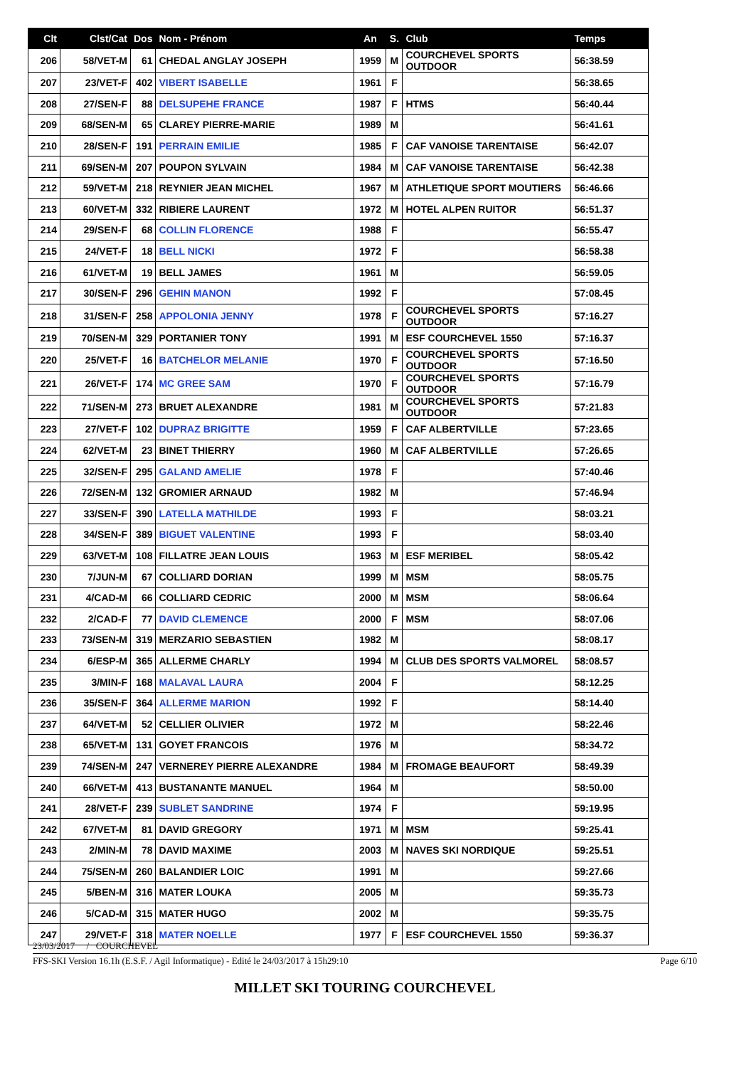| Clt | Clst/Cat | Dos | Nom - Prénom | An | S. | Club | Temps |
| --- | --- | --- | --- | --- | --- | --- | --- |
| 206 | 58/VET-M | 61 | CHEDAL ANGLAY JOSEPH | 1959 | M | COURCHEVEL SPORTS OUTDOOR | 56:38.59 |
| 207 | 23/VET-F | 402 | VIBERT ISABELLE | 1961 | F | | 56:38.65 |
| 208 | 27/SEN-F | 88 | DELSUPEHE FRANCE | 1987 | F | HTMS | 56:40.44 |
| 209 | 68/SEN-M | 65 | CLAREY PIERRE-MARIE | 1989 | M | | 56:41.61 |
| 210 | 28/SEN-F | 191 | PERRAIN EMILIE | 1985 | F | CAF VANOISE TARENTAISE | 56:42.07 |
| 211 | 69/SEN-M | 207 | POUPON SYLVAIN | 1984 | M | CAF VANOISE TARENTAISE | 56:42.38 |
| 212 | 59/VET-M | 218 | REYNIER JEAN MICHEL | 1967 | M | ATHLETIQUE SPORT MOUTIERS | 56:46.66 |
| 213 | 60/VET-M | 332 | RIBIERE LAURENT | 1972 | M | HOTEL ALPEN RUITOR | 56:51.37 |
| 214 | 29/SEN-F | 68 | COLLIN FLORENCE | 1988 | F | | 56:55.47 |
| 215 | 24/VET-F | 18 | BELL NICKI | 1972 | F | | 56:58.38 |
| 216 | 61/VET-M | 19 | BELL JAMES | 1961 | M | | 56:59.05 |
| 217 | 30/SEN-F | 296 | GEHIN MANON | 1992 | F | | 57:08.45 |
| 218 | 31/SEN-F | 258 | APPOLONIA JENNY | 1978 | F | COURCHEVEL SPORTS OUTDOOR | 57:16.27 |
| 219 | 70/SEN-M | 329 | PORTANIER TONY | 1991 | M | ESF COURCHEVEL 1550 | 57:16.37 |
| 220 | 25/VET-F | 16 | BATCHELOR MELANIE | 1970 | F | COURCHEVEL SPORTS OUTDOOR | 57:16.50 |
| 221 | 26/VET-F | 174 | MC GREE SAM | 1970 | F | COURCHEVEL SPORTS OUTDOOR | 57:16.79 |
| 222 | 71/SEN-M | 273 | BRUET ALEXANDRE | 1981 | M | COURCHEVEL SPORTS OUTDOOR | 57:21.83 |
| 223 | 27/VET-F | 102 | DUPRAZ BRIGITTE | 1959 | F | CAF ALBERTVILLE | 57:23.65 |
| 224 | 62/VET-M | 23 | BINET THIERRY | 1960 | M | CAF ALBERTVILLE | 57:26.65 |
| 225 | 32/SEN-F | 295 | GALAND AMELIE | 1978 | F | | 57:40.46 |
| 226 | 72/SEN-M | 132 | GROMIER ARNAUD | 1982 | M | | 57:46.94 |
| 227 | 33/SEN-F | 390 | LATELLA MATHILDE | 1993 | F | | 58:03.21 |
| 228 | 34/SEN-F | 389 | BIGUET VALENTINE | 1993 | F | | 58:03.40 |
| 229 | 63/VET-M | 108 | FILLATRE JEAN LOUIS | 1963 | M | ESF MERIBEL | 58:05.42 |
| 230 | 7/JUN-M | 67 | COLLIARD DORIAN | 1999 | M | MSM | 58:05.75 |
| 231 | 4/CAD-M | 66 | COLLIARD CEDRIC | 2000 | M | MSM | 58:06.64 |
| 232 | 2/CAD-F | 77 | DAVID CLEMENCE | 2000 | F | MSM | 58:07.06 |
| 233 | 73/SEN-M | 319 | MERZARIO SEBASTIEN | 1982 | M | | 58:08.17 |
| 234 | 6/ESP-M | 365 | ALLERME CHARLY | 1994 | M | CLUB DES SPORTS VALMOREL | 58:08.57 |
| 235 | 3/MIN-F | 168 | MALAVAL LAURA | 2004 | F | | 58:12.25 |
| 236 | 35/SEN-F | 364 | ALLERME MARION | 1992 | F | | 58:14.40 |
| 237 | 64/VET-M | 52 | CELLIER OLIVIER | 1972 | M | | 58:22.46 |
| 238 | 65/VET-M | 131 | GOYET FRANCOIS | 1976 | M | | 58:34.72 |
| 239 | 74/SEN-M | 247 | VERNEREY PIERRE ALEXANDRE | 1984 | M | FROMAGE BEAUFORT | 58:49.39 |
| 240 | 66/VET-M | 413 | BUSTANANTE MANUEL | 1964 | M | | 58:50.00 |
| 241 | 28/VET-F | 239 | SUBLET SANDRINE | 1974 | F | | 59:19.95 |
| 242 | 67/VET-M | 81 | DAVID GREGORY | 1971 | M | MSM | 59:25.41 |
| 243 | 2/MIN-M | 78 | DAVID MAXIME | 2003 | M | NAVES SKI NORDIQUE | 59:25.51 |
| 244 | 75/SEN-M | 260 | BALANDIER LOIC | 1991 | M | | 59:27.66 |
| 245 | 5/BEN-M | 316 | MATER LOUKA | 2005 | M | | 59:35.73 |
| 246 | 5/CAD-M | 315 | MATER HUGO | 2002 | M | | 59:35.75 |
| 247 | 29/VET-F | 318 | MATER NOELLE | 1977 | F | ESF COURCHEVEL 1550 | 59:36.37 |
23/03/2017 / COURCHEVEL
FFS-SKI Version 16.1h (E.S.F. / Agil Informatique) - Edité le 24/03/2017 à 15h29:10 Page 6/10
MILLET SKI TOURING COURCHEVEL